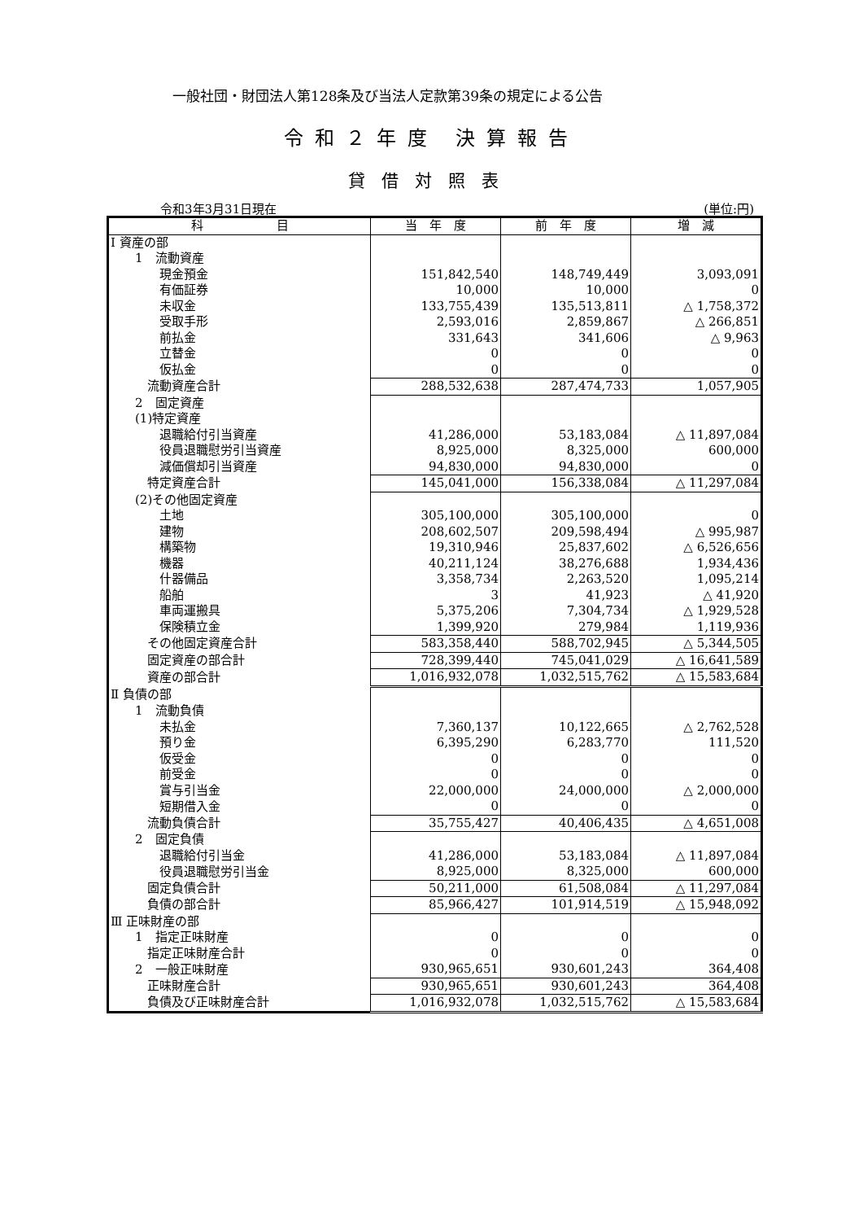一般社団・財団法人第128条及び当法人定款第39条の規定による公告
令和２年度 決算報告
貸借対照表
令和3年3月31日現在 (単位:円)
| 科 目 | 当 年 度 | 前 年 度 | 増 減 |
| --- | --- | --- | --- |
| Ⅰ 資産の部 | | | |
| 1 流動資産 | | | |
| 現金預金 | 151,842,540 | 148,749,449 | 3,093,091 |
| 有価証券 | 10,000 | 10,000 | 0 |
| 未収金 | 133,755,439 | 135,513,811 | △ 1,758,372 |
| 受取手形 | 2,593,016 | 2,859,867 | △ 266,851 |
| 前払金 | 331,643 | 341,606 | △ 9,963 |
| 立替金 | 0 | 0 | 0 |
| 仮払金 | 0 | 0 | 0 |
| 流動資産合計 | 288,532,638 | 287,474,733 | 1,057,905 |
| 2 固定資産 | | | |
| (1)特定資産 | | | |
| 退職給付引当資産 | 41,286,000 | 53,183,084 | △ 11,897,084 |
| 役員退職慰労引当資産 | 8,925,000 | 8,325,000 | 600,000 |
| 減価償却引当資産 | 94,830,000 | 94,830,000 | 0 |
| 特定資産合計 | 145,041,000 | 156,338,084 | △ 11,297,084 |
| (2)その他固定資産 | | | |
| 土地 | 305,100,000 | 305,100,000 | 0 |
| 建物 | 208,602,507 | 209,598,494 | △ 995,987 |
| 構築物 | 19,310,946 | 25,837,602 | △ 6,526,656 |
| 機器 | 40,211,124 | 38,276,688 | 1,934,436 |
| 什器備品 | 3,358,734 | 2,263,520 | 1,095,214 |
| 船舶 | 3 | 41,923 | △ 41,920 |
| 車両運搬具 | 5,375,206 | 7,304,734 | △ 1,929,528 |
| 保険積立金 | 1,399,920 | 279,984 | 1,119,936 |
| その他固定資産合計 | 583,358,440 | 588,702,945 | △ 5,344,505 |
| 固定資産の部合計 | 728,399,440 | 745,041,029 | △ 16,641,589 |
| 資産の部合計 | 1,016,932,078 | 1,032,515,762 | △ 15,583,684 |
| Ⅱ 負債の部 | | | |
| 1 流動負債 | | | |
| 未払金 | 7,360,137 | 10,122,665 | △ 2,762,528 |
| 預り金 | 6,395,290 | 6,283,770 | 111,520 |
| 仮受金 | 0 | 0 | 0 |
| 前受金 | 0 | 0 | 0 |
| 賞与引当金 | 22,000,000 | 24,000,000 | △ 2,000,000 |
| 短期借入金 | 0 | 0 | 0 |
| 流動負債合計 | 35,755,427 | 40,406,435 | △ 4,651,008 |
| 2 固定負債 | | | |
| 退職給付引当金 | 41,286,000 | 53,183,084 | △ 11,897,084 |
| 役員退職慰労引当金 | 8,925,000 | 8,325,000 | 600,000 |
| 固定負債合計 | 50,211,000 | 61,508,084 | △ 11,297,084 |
| 負債の部合計 | 85,966,427 | 101,914,519 | △ 15,948,092 |
| Ⅲ 正味財産の部 | | | |
| 1 指定正味財産 | 0 | 0 | 0 |
| 指定正味財産合計 | 0 | 0 | 0 |
| 2 一般正味財産 | 930,965,651 | 930,601,243 | 364,408 |
| 正味財産合計 | 930,965,651 | 930,601,243 | 364,408 |
| 負債及び正味財産合計 | 1,016,932,078 | 1,032,515,762 | △ 15,583,684 |